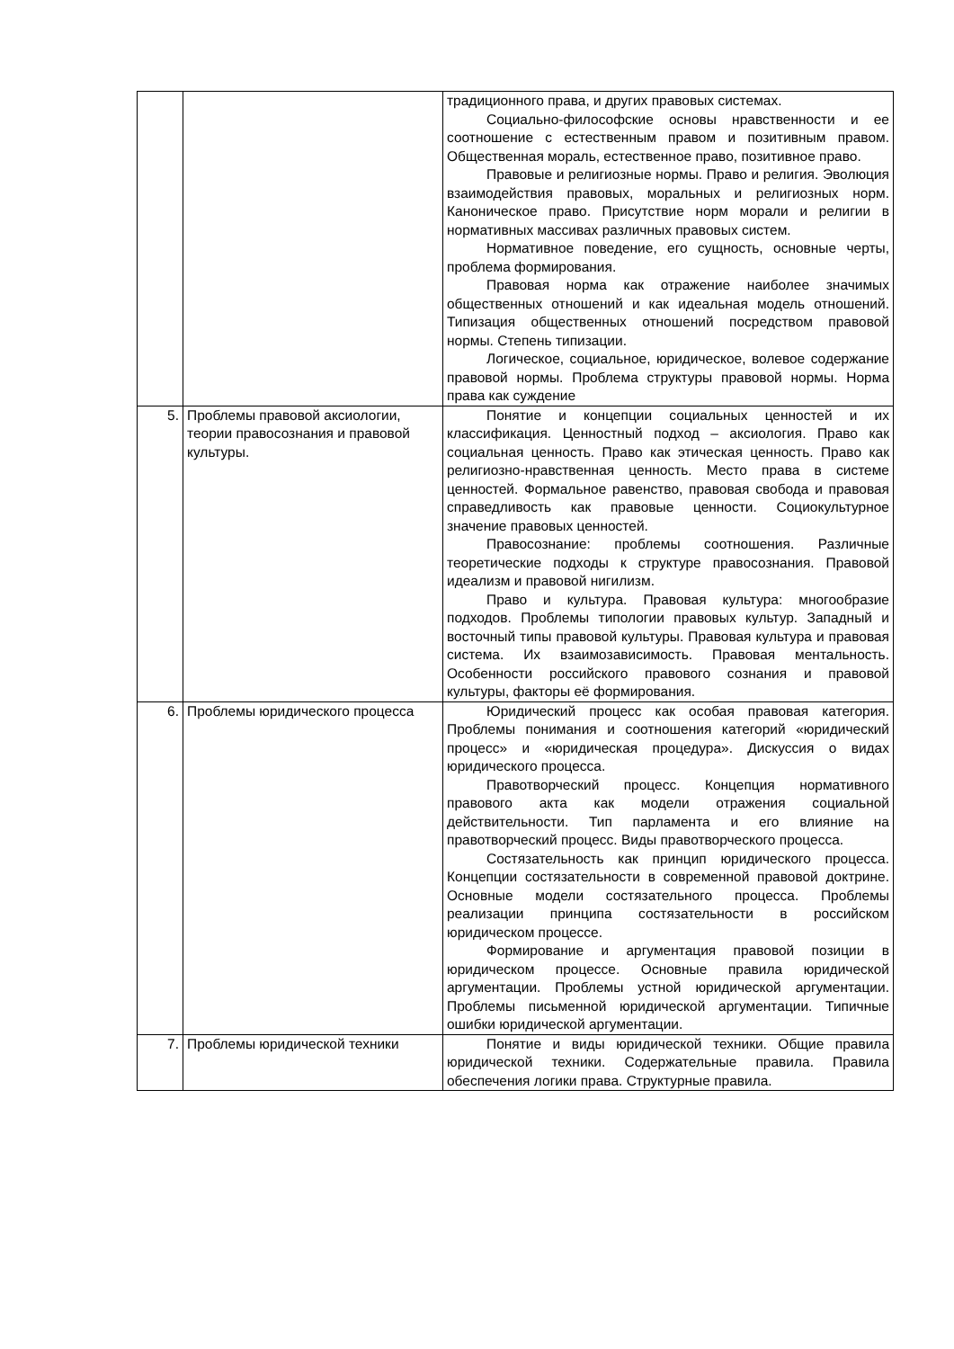| | | традиционного права, и других правовых системах. Социально-философские основы нравственности и ее соотношение с естественным правом и позитивным правом. Общественная мораль, естественное право, позитивное право. Правовые и религиозные нормы. Право и религия. Эволюция взаимодействия правовых, моральных и религиозных норм. Каноническое право. Присутствие норм морали и религии в нормативных массивах различных правовых систем. Нормативное поведение, его сущность, основные черты, проблема формирования. Правовая норма как отражение наиболее значимых общественных отношений и как идеальная модель отношений. Типизация общественных отношений посредством правовой нормы. Степень типизации. Логическое, социальное, юридическое, волевое содержание правовой нормы. Проблема структуры правовой нормы. Норма права как суждение |
| 5. | Проблемы правовой аксиологии, теории правосознания и правовой культуры. | Понятие и концепции социальных ценностей и их классификация. Ценностный подход – аксиология. Право как социальная ценность. Право как этическая ценность. Право как религиозно-нравственная ценность. Место права в системе ценностей. Формальное равенство, правовая свобода и правовая справедливость как правовые ценности. Социокультурное значение правовых ценностей. Правосознание: проблемы соотношения. Различные теоретические подходы к структуре правосознания. Правовой идеализм и правовой нигилизм. Право и культура. Правовая культура: многообразие подходов. Проблемы типологии правовых культур. Западный и восточный типы правовой культуры. Правовая культура и правовая система. Их взаимозависимость. Правовая ментальность. Особенности российского правового сознания и правовой культуры, факторы её формирования. |
| 6. | Проблемы юридического процесса | Юридический процесс как особая правовая категория. Проблемы понимания и соотношения категорий «юридический процесс» и «юридическая процедура». Дискуссия о видах юридического процесса. Правотворческий процесс. Концепция нормативного правового акта как модели отражения социальной действительности. Тип парламента и его влияние на правотворческий процесс. Виды правотворческого процесса. Состязательность как принцип юридического процесса. Концепции состязательности в современной правовой доктрине. Основные модели состязательного процесса. Проблемы реализации принципа состязательности в российском юридическом процессе. Формирование и аргументация правовой позиции в юридическом процессе. Основные правила юридической аргументации. Проблемы устной юридической аргументации. Проблемы письменной юридической аргументации. Типичные ошибки юридической аргументации. |
| 7. | Проблемы юридической техники | Понятие и виды юридической техники. Общие правила юридической техники. Содержательные правила. Правила обеспечения логики права. Структурные правила. |